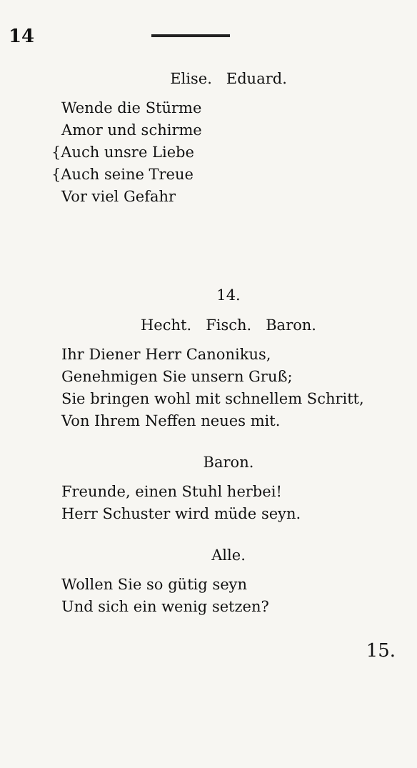14
Elise. Eduard.
Wende die Stürme
Amor und schirme
{Auch unsre Liebe
{Auch seine Treue
Vor viel Gefahr
14.
Hecht. Fisch. Baron.
Ihr Diener Herr Canonikus,
Genehmigen Sie unsern Gruß;
Sie bringen wohl mit schnellem Schritt,
Von Ihrem Neffen neues mit.
Baron.
Freunde, einen Stuhl herbei!
Herr Schuster wird müde seyn.
Alle.
Wollen Sie so gütig seyn
Und sich ein wenig setzen?
15.